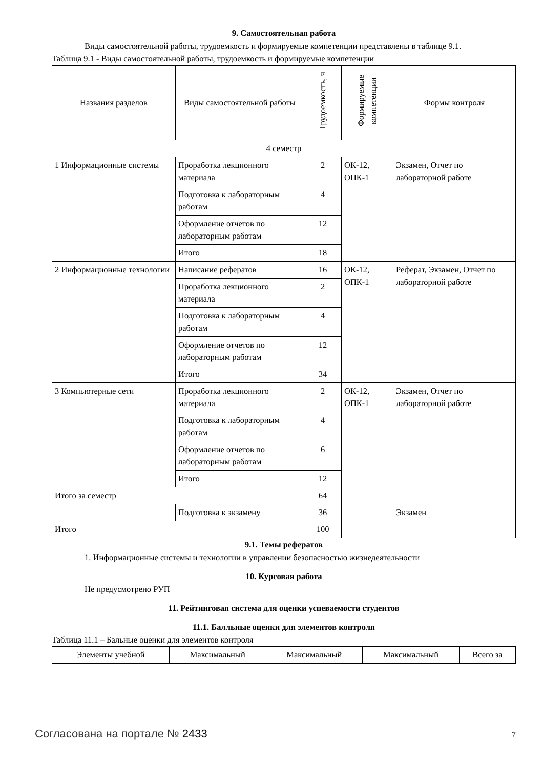9. Самостоятельная работа
Виды самостоятельной работы, трудоемкость и формируемые компетенции представлены в таблице 9.1.
Таблица 9.1 - Виды самостоятельной работы, трудоемкость и формируемые компетенции
| Названия разделов | Виды самостоятельной работы | Трудоемкость, ч | Формируемые компетенции | Формы контроля |
| --- | --- | --- | --- | --- |
| 4 семестр | | | | |
| 1 Информационные системы | Проработка лекционного материала | 2 | ОК-12, ОПК-1 | Экзамен, Отчет по лабораторной работе |
| | Подготовка к лабораторным работам | 4 | | |
| | Оформление отчетов по лабораторным работам | 12 | | |
| | Итого | 18 | | |
| 2 Информационные технологии | Написание рефератов | 16 | ОК-12, ОПК-1 | Реферат, Экзамен, Отчет по лабораторной работе |
| | Проработка лекционного материала | 2 | | |
| | Подготовка к лабораторным работам | 4 | | |
| | Оформление отчетов по лабораторным работам | 12 | | |
| | Итого | 34 | | |
| 3 Компьютерные сети | Проработка лекционного материала | 2 | ОК-12, ОПК-1 | Экзамен, Отчет по лабораторной работе |
| | Подготовка к лабораторным работам | 4 | | |
| | Оформление отчетов по лабораторным работам | 6 | | |
| | Итого | 12 | | |
| Итого за семестр | | 64 | | |
| | Подготовка к экзамену | 36 | | Экзамен |
| Итого | | 100 | | |
9.1. Темы рефератов
1. Информационные системы и технологии в управлении безопасностью жизнедеятельности
10. Курсовая работа
Не предусмотрено РУП
11. Рейтинговая система для оценки успеваемости студентов
11.1. Балльные оценки для элементов контроля
Таблица 11.1 – Бальные оценки для элементов контроля
| Элементы учебной | Максимальный | Максимальный | Максимальный | Всего за |
Согласована на портале № 2433 7